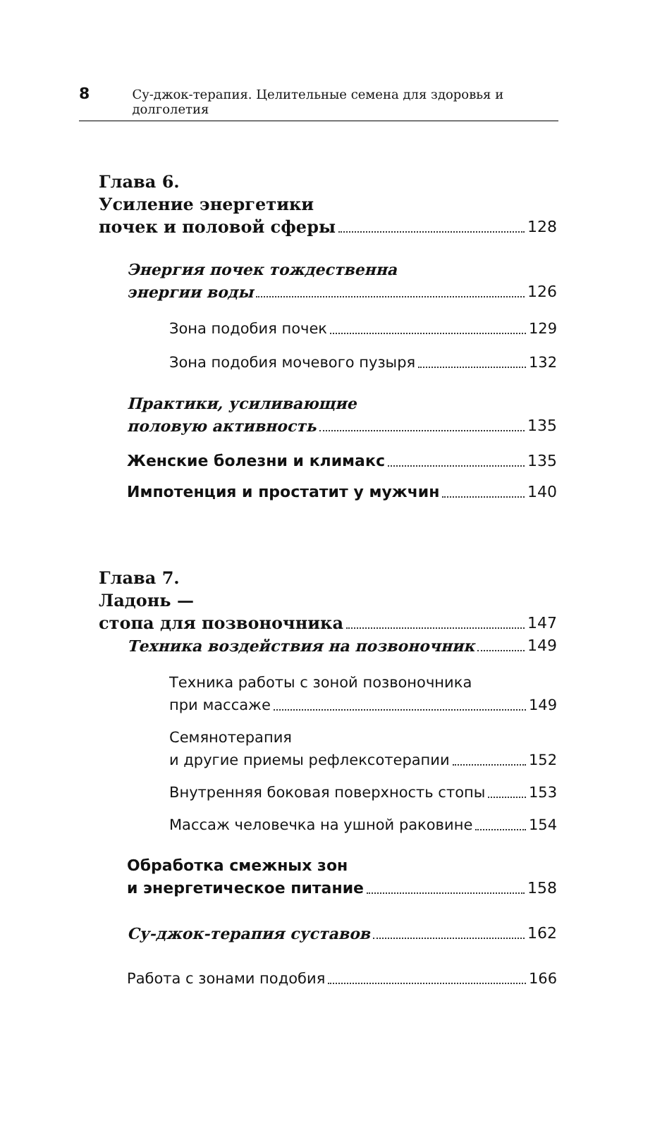8 Су-джок-терапия. Целительные семена для здоровья и долголетия
Глава 6.
Усиление энергетики
почек и половой сферы 128
Энергия почек тождественна
энергии воды 126
Зона подобия почек 129
Зона подобия мочевого пузыря 132
Практики, усиливающие
половую активность 135
Женские болезни и климакс 135
Импотенция и простатит у мужчин 140
Глава 7.
Ладонь —
стопа для позвоночника 147
Техника воздействия на позвоночник 149
Техника работы с зоной позвоночника
при массаже 149
Семянотерапия
и другие приемы рефлексотерапии 152
Внутренняя боковая поверхность стопы 153
Массаж человечка на ушной раковине 154
Обработка смежных зон
и энергетическое питание 158
Су-джок-терапия суставов 162
Работа с зонами подобия 166